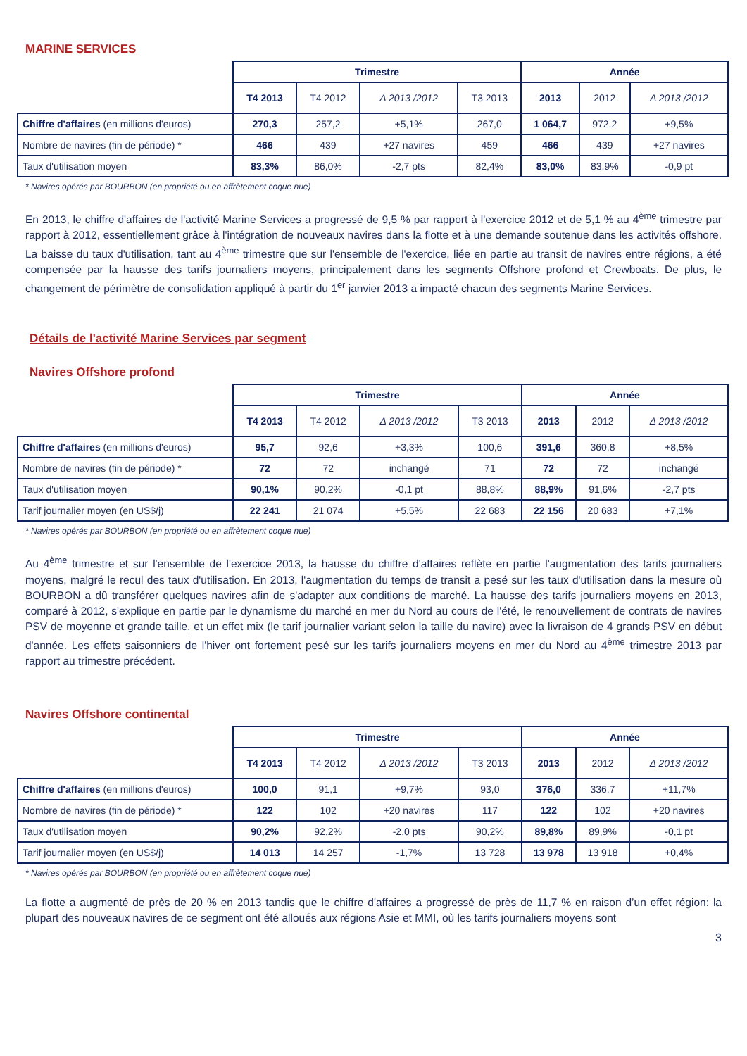MARINE SERVICES
| | Trimestre | | | | Année | | |
| --- | --- | --- | --- | --- | --- | --- | --- |
| | T4 2013 | T4 2012 | Δ 2013 /2012 | T3 2013 | 2013 | 2012 | Δ 2013 /2012 |
| Chiffre d'affaires (en millions d'euros) | 270,3 | 257,2 | +5,1% | 267,0 | 1 064,7 | 972,2 | +9,5% |
| Nombre de navires (fin de période) * | 466 | 439 | +27 navires | 459 | 466 | 439 | +27 navires |
| Taux d'utilisation moyen | 83,3% | 86,0% | -2,7 pts | 82,4% | 83,0% | 83,9% | -0,9 pt |
* Navires opérés par BOURBON (en propriété ou en affrètement coque nue)
En 2013, le chiffre d'affaires de l'activité Marine Services a progressé de 9,5 % par rapport à l'exercice 2012 et de 5,1 % au 4<sup>ème</sup> trimestre par rapport à 2012, essentiellement grâce à l'intégration de nouveaux navires dans la flotte et à une demande soutenue dans les activités offshore. La baisse du taux d'utilisation, tant au 4<sup>ème</sup> trimestre que sur l'ensemble de l'exercice, liée en partie au transit de navires entre régions, a été compensée par la hausse des tarifs journaliers moyens, principalement dans les segments Offshore profond et Crewboats. De plus, le changement de périmètre de consolidation appliqué à partir du 1<sup>er</sup> janvier 2013 a impacté chacun des segments Marine Services.
Détails de l'activité Marine Services par segment
Navires Offshore profond
| | Trimestre | | | | Année | | |
| --- | --- | --- | --- | --- | --- | --- | --- |
| | T4 2013 | T4 2012 | Δ 2013 /2012 | T3 2013 | 2013 | 2012 | Δ 2013 /2012 |
| Chiffre d'affaires (en millions d'euros) | 95,7 | 92,6 | +3,3% | 100,6 | 391,6 | 360,8 | +8,5% |
| Nombre de navires (fin de période) * | 72 | 72 | inchangé | 71 | 72 | 72 | inchangé |
| Taux d'utilisation moyen | 90,1% | 90,2% | -0,1 pt | 88,8% | 88,9% | 91,6% | -2,7 pts |
| Tarif journalier moyen (en US$/j) | 22 241 | 21 074 | +5,5% | 22 683 | 22 156 | 20 683 | +7,1% |
* Navires opérés par BOURBON (en propriété ou en affrètement coque nue)
Au 4<sup>ème</sup> trimestre et sur l'ensemble de l'exercice 2013, la hausse du chiffre d'affaires reflète en partie l'augmentation des tarifs journaliers moyens, malgré le recul des taux d'utilisation. En 2013, l'augmentation du temps de transit a pesé sur les taux d'utilisation dans la mesure où BOURBON a dû transférer quelques navires afin de s'adapter aux conditions de marché. La hausse des tarifs journaliers moyens en 2013, comparé à 2012, s'explique en partie par le dynamisme du marché en mer du Nord au cours de l'été, le renouvellement de contrats de navires PSV de moyenne et grande taille, et un effet mix (le tarif journalier variant selon la taille du navire) avec la livraison de 4 grands PSV en début d'année. Les effets saisonniers de l'hiver ont fortement pesé sur les tarifs journaliers moyens en mer du Nord au 4<sup>ème</sup> trimestre 2013 par rapport au trimestre précédent.
Navires Offshore continental
| | Trimestre | | | | Année | | |
| --- | --- | --- | --- | --- | --- | --- | --- |
| | T4 2013 | T4 2012 | Δ 2013 /2012 | T3 2013 | 2013 | 2012 | Δ 2013 /2012 |
| Chiffre d'affaires (en millions d'euros) | 100,0 | 91,1 | +9,7% | 93,0 | 376,0 | 336,7 | +11,7% |
| Nombre de navires (fin de période) * | 122 | 102 | +20 navires | 117 | 122 | 102 | +20 navires |
| Taux d'utilisation moyen | 90,2% | 92,2% | -2,0 pts | 90,2% | 89,8% | 89,9% | -0,1 pt |
| Tarif journalier moyen (en US$/j) | 14 013 | 14 257 | -1,7% | 13 728 | 13 978 | 13 918 | +0,4% |
* Navires opérés par BOURBON (en propriété ou en affrètement coque nue)
La flotte a augmenté de près de 20 % en 2013 tandis que le chiffre d'affaires a progressé de près de 11,7 % en raison d’un effet région: la plupart des nouveaux navires de ce segment ont été alloués aux régions Asie et MMI, où les tarifs journaliers moyens sont
3